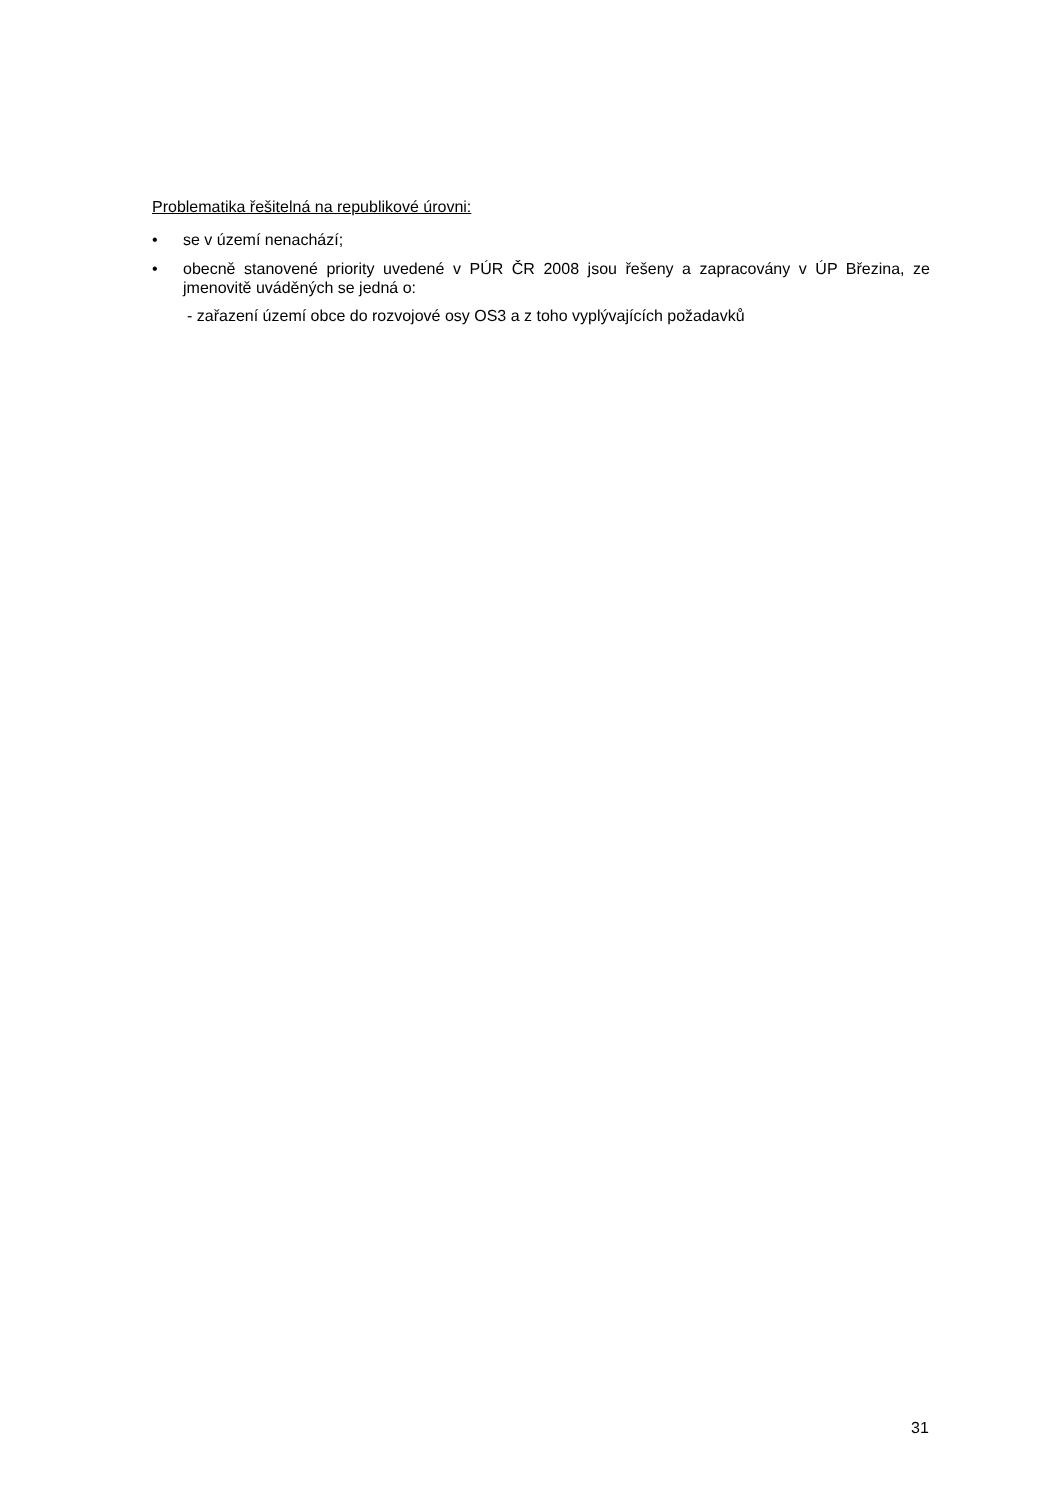Problematika řešitelná na republikové úrovni:
• se v území nenachází;
• obecně stanovené priority uvedené v PÚR ČR 2008 jsou řešeny a zapracovány v ÚP Březina, ze jmenovitě uváděných se jedná o:
- zařazení území obce do rozvojové osy OS3 a z toho vyplývajících požadavků
31